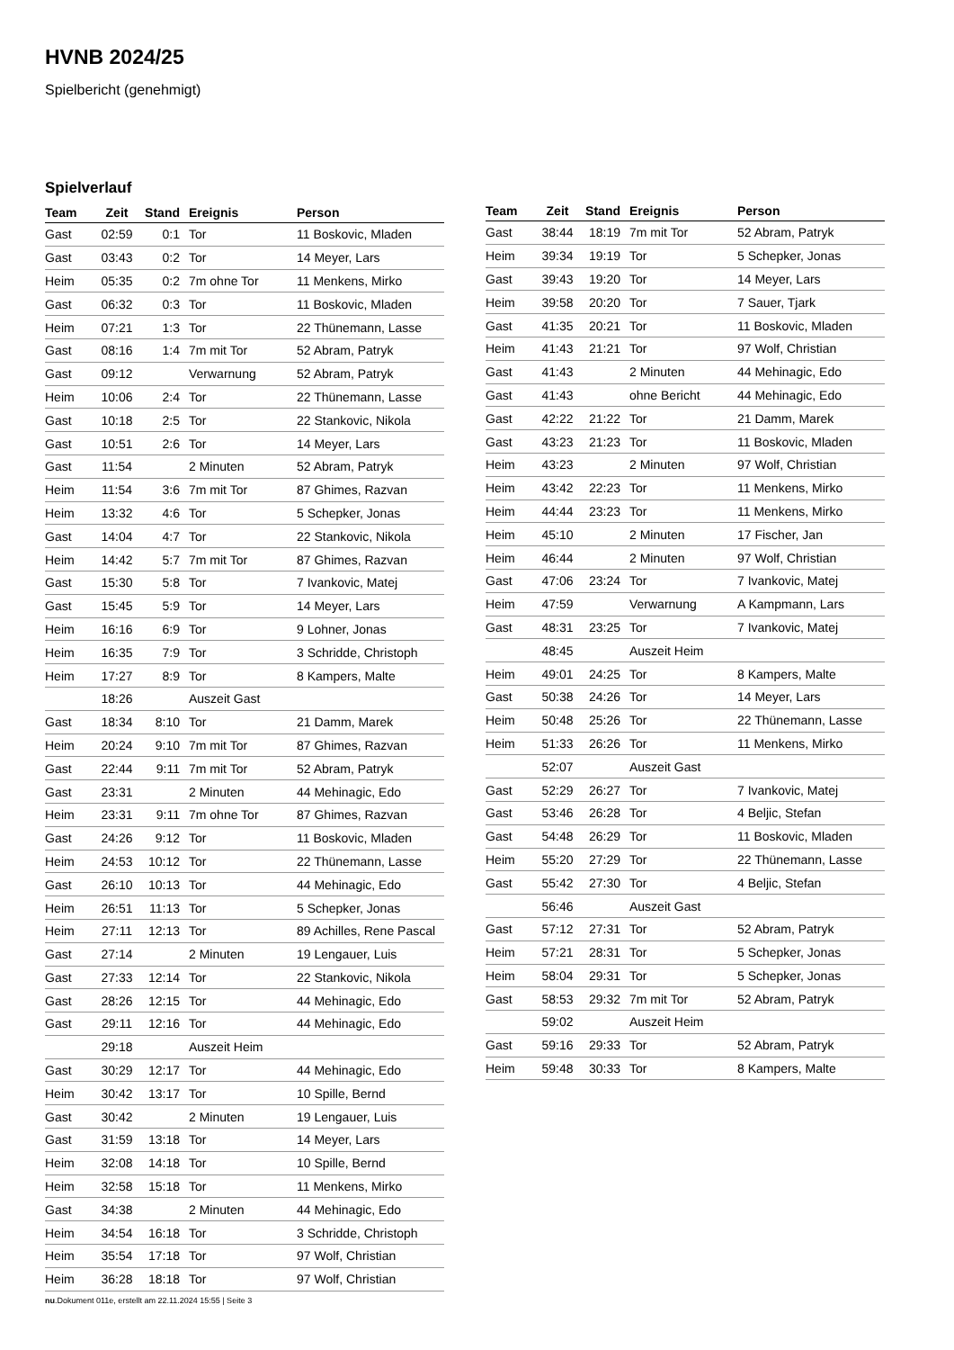HVNB 2024/25
Spielbericht (genehmigt)
Spielverlauf
| Team | Zeit | Stand | Ereignis | Person |
| --- | --- | --- | --- | --- |
| Gast | 02:59 | 0:1 | Tor | 11 Boskovic, Mladen |
| Gast | 03:43 | 0:2 | Tor | 14 Meyer, Lars |
| Heim | 05:35 | 0:2 | 7m ohne Tor | 11 Menkens, Mirko |
| Gast | 06:32 | 0:3 | Tor | 11 Boskovic, Mladen |
| Heim | 07:21 | 1:3 | Tor | 22 Thünemann, Lasse |
| Gast | 08:16 | 1:4 | 7m mit Tor | 52 Abram, Patryk |
| Gast | 09:12 | | Verwarnung | 52 Abram, Patryk |
| Heim | 10:06 | 2:4 | Tor | 22 Thünemann, Lasse |
| Gast | 10:18 | 2:5 | Tor | 22 Stankovic, Nikola |
| Gast | 10:51 | 2:6 | Tor | 14 Meyer, Lars |
| Gast | 11:54 | | 2 Minuten | 52 Abram, Patryk |
| Heim | 11:54 | 3:6 | 7m mit Tor | 87 Ghimes, Razvan |
| Heim | 13:32 | 4:6 | Tor | 5 Schepker, Jonas |
| Gast | 14:04 | 4:7 | Tor | 22 Stankovic, Nikola |
| Heim | 14:42 | 5:7 | 7m mit Tor | 87 Ghimes, Razvan |
| Gast | 15:30 | 5:8 | Tor | 7 Ivankovic, Matej |
| Gast | 15:45 | 5:9 | Tor | 14 Meyer, Lars |
| Heim | 16:16 | 6:9 | Tor | 9 Lohner, Jonas |
| Heim | 16:35 | 7:9 | Tor | 3 Schridde, Christoph |
| Heim | 17:27 | 8:9 | Tor | 8 Kampers, Malte |
| | 18:26 | | Auszeit Gast | |
| Gast | 18:34 | 8:10 | Tor | 21 Damm, Marek |
| Heim | 20:24 | 9:10 | 7m mit Tor | 87 Ghimes, Razvan |
| Gast | 22:44 | 9:11 | 7m mit Tor | 52 Abram, Patryk |
| Gast | 23:31 | | 2 Minuten | 44 Mehinagic, Edo |
| Heim | 23:31 | 9:11 | 7m ohne Tor | 87 Ghimes, Razvan |
| Gast | 24:26 | 9:12 | Tor | 11 Boskovic, Mladen |
| Heim | 24:53 | 10:12 | Tor | 22 Thünemann, Lasse |
| Gast | 26:10 | 10:13 | Tor | 44 Mehinagic, Edo |
| Heim | 26:51 | 11:13 | Tor | 5 Schepker, Jonas |
| Heim | 27:11 | 12:13 | Tor | 89 Achilles, Rene Pascal |
| Gast | 27:14 | | 2 Minuten | 19 Lengauer, Luis |
| Gast | 27:33 | 12:14 | Tor | 22 Stankovic, Nikola |
| Gast | 28:26 | 12:15 | Tor | 44 Mehinagic, Edo |
| Gast | 29:11 | 12:16 | Tor | 44 Mehinagic, Edo |
| | 29:18 | | Auszeit Heim | |
| Gast | 30:29 | 12:17 | Tor | 44 Mehinagic, Edo |
| Heim | 30:42 | 13:17 | Tor | 10 Spille, Bernd |
| Gast | 30:42 | | 2 Minuten | 19 Lengauer, Luis |
| Gast | 31:59 | 13:18 | Tor | 14 Meyer, Lars |
| Heim | 32:08 | 14:18 | Tor | 10 Spille, Bernd |
| Heim | 32:58 | 15:18 | Tor | 11 Menkens, Mirko |
| Gast | 34:38 | | 2 Minuten | 44 Mehinagic, Edo |
| Heim | 34:54 | 16:18 | Tor | 3 Schridde, Christoph |
| Heim | 35:54 | 17:18 | Tor | 97 Wolf, Christian |
| Heim | 36:28 | 18:18 | Tor | 97 Wolf, Christian |
| Team | Zeit | Stand | Ereignis | Person |
| --- | --- | --- | --- | --- |
| Gast | 38:44 | 18:19 | 7m mit Tor | 52 Abram, Patryk |
| Heim | 39:34 | 19:19 | Tor | 5 Schepker, Jonas |
| Gast | 39:43 | 19:20 | Tor | 14 Meyer, Lars |
| Heim | 39:58 | 20:20 | Tor | 7 Sauer, Tjark |
| Gast | 41:35 | 20:21 | Tor | 11 Boskovic, Mladen |
| Heim | 41:43 | 21:21 | Tor | 97 Wolf, Christian |
| Gast | 41:43 | | 2 Minuten | 44 Mehinagic, Edo |
| Gast | 41:43 | | ohne Bericht | 44 Mehinagic, Edo |
| Gast | 42:22 | 21:22 | Tor | 21 Damm, Marek |
| Gast | 43:23 | 21:23 | Tor | 11 Boskovic, Mladen |
| Heim | 43:23 | | 2 Minuten | 97 Wolf, Christian |
| Heim | 43:42 | 22:23 | Tor | 11 Menkens, Mirko |
| Heim | 44:44 | 23:23 | Tor | 11 Menkens, Mirko |
| Heim | 45:10 | | 2 Minuten | 17 Fischer, Jan |
| Heim | 46:44 | | 2 Minuten | 97 Wolf, Christian |
| Gast | 47:06 | 23:24 | Tor | 7 Ivankovic, Matej |
| Heim | 47:59 | | Verwarnung | A Kampmann, Lars |
| Gast | 48:31 | 23:25 | Tor | 7 Ivankovic, Matej |
| | 48:45 | | Auszeit Heim | |
| Heim | 49:01 | 24:25 | Tor | 8 Kampers, Malte |
| Gast | 50:38 | 24:26 | Tor | 14 Meyer, Lars |
| Heim | 50:48 | 25:26 | Tor | 22 Thünemann, Lasse |
| Heim | 51:33 | 26:26 | Tor | 11 Menkens, Mirko |
| | 52:07 | | Auszeit Gast | |
| Gast | 52:29 | 26:27 | Tor | 7 Ivankovic, Matej |
| Gast | 53:46 | 26:28 | Tor | 4 Beljic, Stefan |
| Gast | 54:48 | 26:29 | Tor | 11 Boskovic, Mladen |
| Heim | 55:20 | 27:29 | Tor | 22 Thünemann, Lasse |
| Gast | 55:42 | 27:30 | Tor | 4 Beljic, Stefan |
| | 56:46 | | Auszeit Gast | |
| Gast | 57:12 | 27:31 | Tor | 52 Abram, Patryk |
| Heim | 57:21 | 28:31 | Tor | 5 Schepker, Jonas |
| Heim | 58:04 | 29:31 | Tor | 5 Schepker, Jonas |
| Gast | 58:53 | 29:32 | 7m mit Tor | 52 Abram, Patryk |
| | 59:02 | | Auszeit Heim | |
| Gast | 59:16 | 29:33 | Tor | 52 Abram, Patryk |
| Heim | 59:48 | 30:33 | Tor | 8 Kampers, Malte |
nu.Dokument 011e, erstellt am 22.11.2024 15:55 | Seite 3